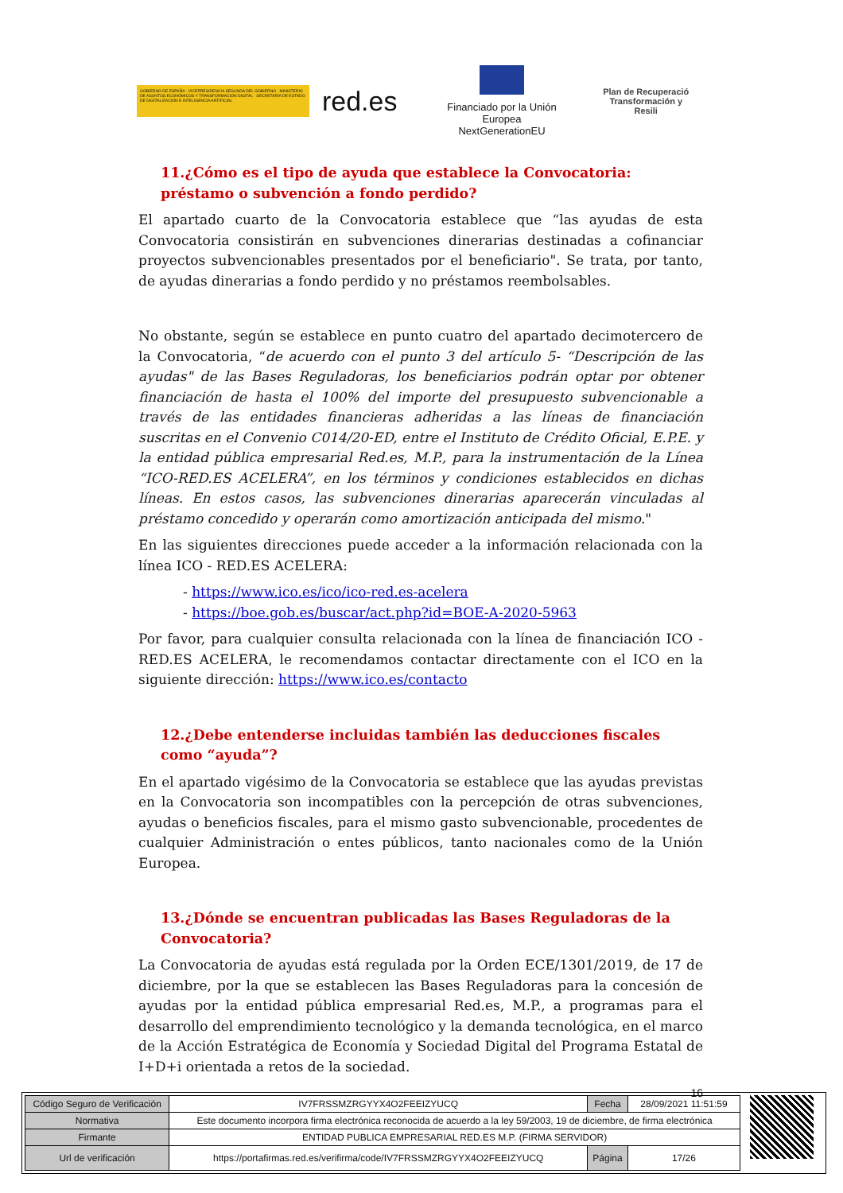GOBIERNO DE ESPAÑA · VICEPRESIDENCIA SEGUNDA DEL GOBIERNO · MINISTERIO DE ASUNTOS ECONÓMICOS Y TRANSFORMACIÓN DIGITAL · SECRETARÍA DE ESTADO DE DIGITALIZACIÓN E INTELIGENCIA ARTIFICIAL
red.es
Financiado por la Unión Europea
NextGenerationEU
Plan de Recuperació
Transformación y Resili
11.¿Cómo es el tipo de ayuda que establece la Convocatoria: préstamo o subvención a fondo perdido?
El apartado cuarto de la Convocatoria establece que “las ayudas de esta Convocatoria consistirán en subvenciones dinerarias destinadas a cofinanciar proyectos subvencionables presentados por el beneficiario". Se trata, por tanto, de ayudas dinerarias a fondo perdido y no préstamos reembolsables.
No obstante, según se establece en punto cuatro del apartado decimotercero de la Convocatoria, “de acuerdo con el punto 3 del artículo 5- “Descripción de las ayudas" de las Bases Reguladoras, los beneficiarios podrán optar por obtener financiación de hasta el 100% del importe del presupuesto subvencionable a través de las entidades financieras adheridas a las líneas de financiación suscritas en el Convenio C014/20-ED, entre el Instituto de Crédito Oficial, E.P.E. y la entidad pública empresarial Red.es, M.P., para la instrumentación de la Línea “ICO-RED.ES ACELERA”, en los términos y condiciones establecidos en dichas líneas. En estos casos, las subvenciones dinerarias aparecerán vinculadas al préstamo concedido y operarán como amortización anticipada del mismo."
En las siguientes direcciones puede acceder a la información relacionada con la línea ICO - RED.ES ACELERA:
- https://www.ico.es/ico/ico-red.es-acelera
- https://boe.gob.es/buscar/act.php?id=BOE-A-2020-5963
Por favor, para cualquier consulta relacionada con la línea de financiación ICO -RED.ES ACELERA, le recomendamos contactar directamente con el ICO en la siguiente dirección: https://www.ico.es/contacto
12.¿Debe entenderse incluidas también las deducciones fiscales como “ayuda”?
En el apartado vigésimo de la Convocatoria se establece que las ayudas previstas en la Convocatoria son incompatibles con la percepción de otras subvenciones, ayudas o beneficios fiscales, para el mismo gasto subvencionable, procedentes de cualquier Administración o entes públicos, tanto nacionales como de la Unión Europea.
13.¿Dónde se encuentran publicadas las Bases Reguladoras de la Convocatoria?
La Convocatoria de ayudas está regulada por la Orden ECE/1301/2019, de 17 de diciembre, por la que se establecen las Bases Reguladoras para la concesión de ayudas por la entidad pública empresarial Red.es, M.P., a programas para el desarrollo del emprendimiento tecnológico y la demanda tecnológica, en el marco de la Acción Estratégica de Economía y Sociedad Digital del Programa Estatal de I+D+i orientada a retos de la sociedad.
16
| Código Seguro de Verificación | IV7FRSSMZRGYYX4O2FEEIZYUCQ | Fecha | 28/09/2021 11:51:59 |
| Normativa | Este documento incorpora firma electrónica reconocida de acuerdo a la ley 59/2003, 19 de diciembre, de firma electrónica | | |
| Firmante | ENTIDAD PUBLICA EMPRESARIAL RED.ES M.P. (FIRMA SERVIDOR) | | |
| Url de verificación | https://portafirmas.red.es/verifirma/code/IV7FRSSMZRGYYX4O2FEEIZYUCQ | Página | 17/26 |